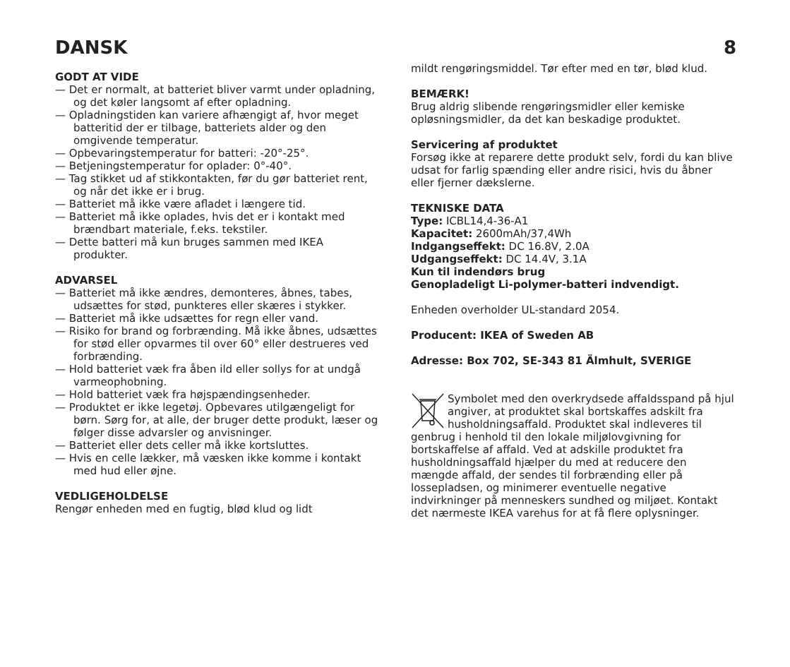DANSK 8
GODT AT VIDE
— Det er normalt, at batteriet bliver varmt under opladning, og det køler langsomt af efter opladning.
— Opladningstiden kan variere afhængigt af, hvor meget batteritid der er tilbage, batteriets alder og den omgivende temperatur.
— Opbevaringstemperatur for batteri: -20°-25°.
— Betjeningstemperatur for oplader: 0°-40°.
— Tag stikket ud af stikkontakten, før du gør batteriet rent, og når det ikke er i brug.
— Batteriet må ikke være afladet i længere tid.
— Batteriet må ikke oplades, hvis det er i kontakt med brændbart materiale, f.eks. tekstiler.
— Dette batteri må kun bruges sammen med IKEA produkter.
ADVARSEL
— Batteriet må ikke ændres, demonteres, åbnes, tabes, udsættes for stød, punkteres eller skæres i stykker.
— Batteriet må ikke udsættes for regn eller vand.
— Risiko for brand og forbrænding. Må ikke åbnes, udsættes for stød eller opvarmes til over 60° eller destrueres ved forbrænding.
— Hold batteriet væk fra åben ild eller sollys for at undgå varmeophobning.
— Hold batteriet væk fra højspændingsenheder.
— Produktet er ikke legetøj. Opbevares utilgængeligt for børn. Sørg for, at alle, der bruger dette produkt, læser og følger disse advarsler og anvisninger.
— Batteriet eller dets celler må ikke kortsluttes.
— Hvis en celle lækker, må væsken ikke komme i kontakt med hud eller øjne.
VEDLIGEHOLDELSE
Rengør enheden med en fugtig, blød klud og lidt
mildt rengøringsmiddel. Tør efter med en tør, blød klud.
BEMÆRK!
Brug aldrig slibende rengøringsmidler eller kemiske opløsningsmidler, da det kan beskadige produktet.
Servicering af produktet
Forsøg ikke at reparere dette produkt selv, fordi du kan blive udsat for farlig spænding eller andre risici, hvis du åbner eller fjerner dækslerne.
TEKNISKE DATA
Type: ICBL14,4-36-A1
Kapacitet: 2600mAh/37,4Wh
Indgangseffekt: DC 16.8V, 2.0A
Udgangseffekt: DC 14.4V, 3.1A
Kun til indendørs brug
Genopladeligt Li-polymer-batteri indvendigt.
Enheden overholder UL-standard 2054.
Producent: IKEA of Sweden AB
Adresse: Box 702, SE-343 81 Älmhult, SVERIGE
Symbolet med den overkrydsede affaldsspand på hjul angiver, at produktet skal bortskaffes adskilt fra husholdningsaffald. Produktet skal indleveres til genbrug i henhold til den lokale miljølovgivning for bortskaffelse af affald. Ved at adskille produktet fra husholdningsaffald hjælper du med at reducere den mængde affald, der sendes til forbrænding eller på lossepladsen, og minimerer eventuelle negative indvirkninger på menneskers sundhed og miljøet. Kontakt det nærmeste IKEA varehus for at få flere oplysninger.